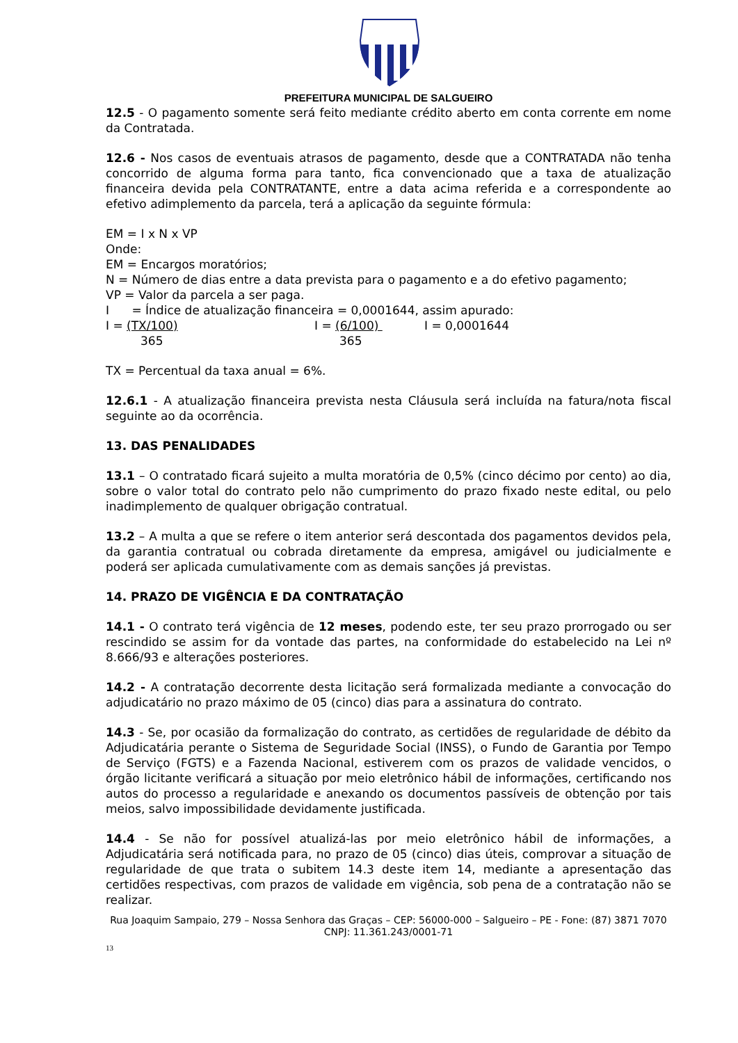PREFEITURA MUNICIPAL DE SALGUEIRO
12.5 - O pagamento somente será feito mediante crédito aberto em conta corrente em nome da Contratada.
12.6 - Nos casos de eventuais atrasos de pagamento, desde que a CONTRATADA não tenha concorrido de alguma forma para tanto, fica convencionado que a taxa de atualização financeira devida pela CONTRATANTE, entre a data acima referida e a correspondente ao efetivo adimplemento da parcela, terá a aplicação da seguinte fórmula:
EM = I x N x VP
Onde:
EM = Encargos moratórios;
N = Número de dias entre a data prevista para o pagamento e a do efetivo pagamento;
VP = Valor da parcela a ser paga.
I = Índice de atualização financeira = 0,0001644, assim apurado:
I = (TX/100) I = (6/100) I = 0,0001644
365 365
TX = Percentual da taxa anual = 6%.
12.6.1 - A atualização financeira prevista nesta Cláusula será incluída na fatura/nota fiscal seguinte ao da ocorrência.
13. DAS PENALIDADES
13.1 – O contratado ficará sujeito a multa moratória de 0,5% (cinco décimo por cento) ao dia, sobre o valor total do contrato pelo não cumprimento do prazo fixado neste edital, ou pelo inadimplemento de qualquer obrigação contratual.
13.2 – A multa a que se refere o item anterior será descontada dos pagamentos devidos pela, da garantia contratual ou cobrada diretamente da empresa, amigável ou judicialmente e poderá ser aplicada cumulativamente com as demais sanções já previstas.
14. PRAZO DE VIGÊNCIA E DA CONTRATAÇÃO
14.1 - O contrato terá vigência de 12 meses, podendo este, ter seu prazo prorrogado ou ser rescindido se assim for da vontade das partes, na conformidade do estabelecido na Lei nº 8.666/93 e alterações posteriores.
14.2 - A contratação decorrente desta licitação será formalizada mediante a convocação do adjudicatário no prazo máximo de 05 (cinco) dias para a assinatura do contrato.
14.3 - Se, por ocasião da formalização do contrato, as certidões de regularidade de débito da Adjudicatária perante o Sistema de Seguridade Social (INSS), o Fundo de Garantia por Tempo de Serviço (FGTS) e a Fazenda Nacional, estiverem com os prazos de validade vencidos, o órgão licitante verificará a situação por meio eletrônico hábil de informações, certificando nos autos do processo a regularidade e anexando os documentos passíveis de obtenção por tais meios, salvo impossibilidade devidamente justificada.
14.4 - Se não for possível atualizá-las por meio eletrônico hábil de informações, a Adjudicatária será notificada para, no prazo de 05 (cinco) dias úteis, comprovar a situação de regularidade de que trata o subitem 14.3 deste item 14, mediante a apresentação das certidões respectivas, com prazos de validade em vigência, sob pena de a contratação não se realizar.
Rua Joaquim Sampaio, 279 – Nossa Senhora das Graças – CEP: 56000-000 – Salgueiro – PE - Fone: (87) 3871 7070
CNPJ: 11.361.243/0001-71
13